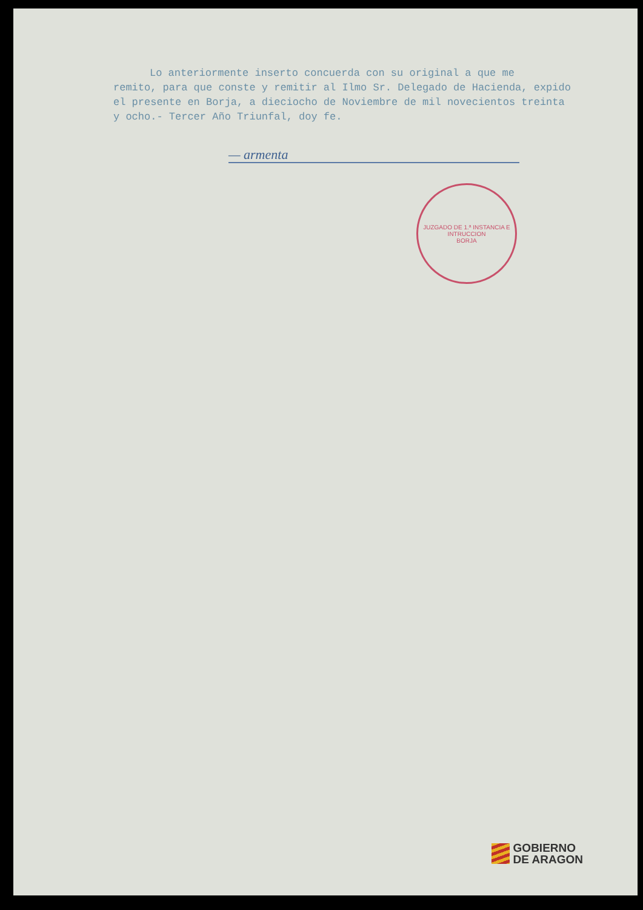Lo anteriormente inserto concuerda con su original a que me
remito, para que conste y remitir al Ilmo Sr. Delegado de Hacienda, expido el presente en Borja, a dieciocho de Noviembre de mil novecientos treinta y ocho.- Tercer Año Triunfal, doy fe.
— armenta
JUZGADO DE 1.ª INSTANCIA E INTRUCCION
BORJA
GOBIERNO
DE ARAGON